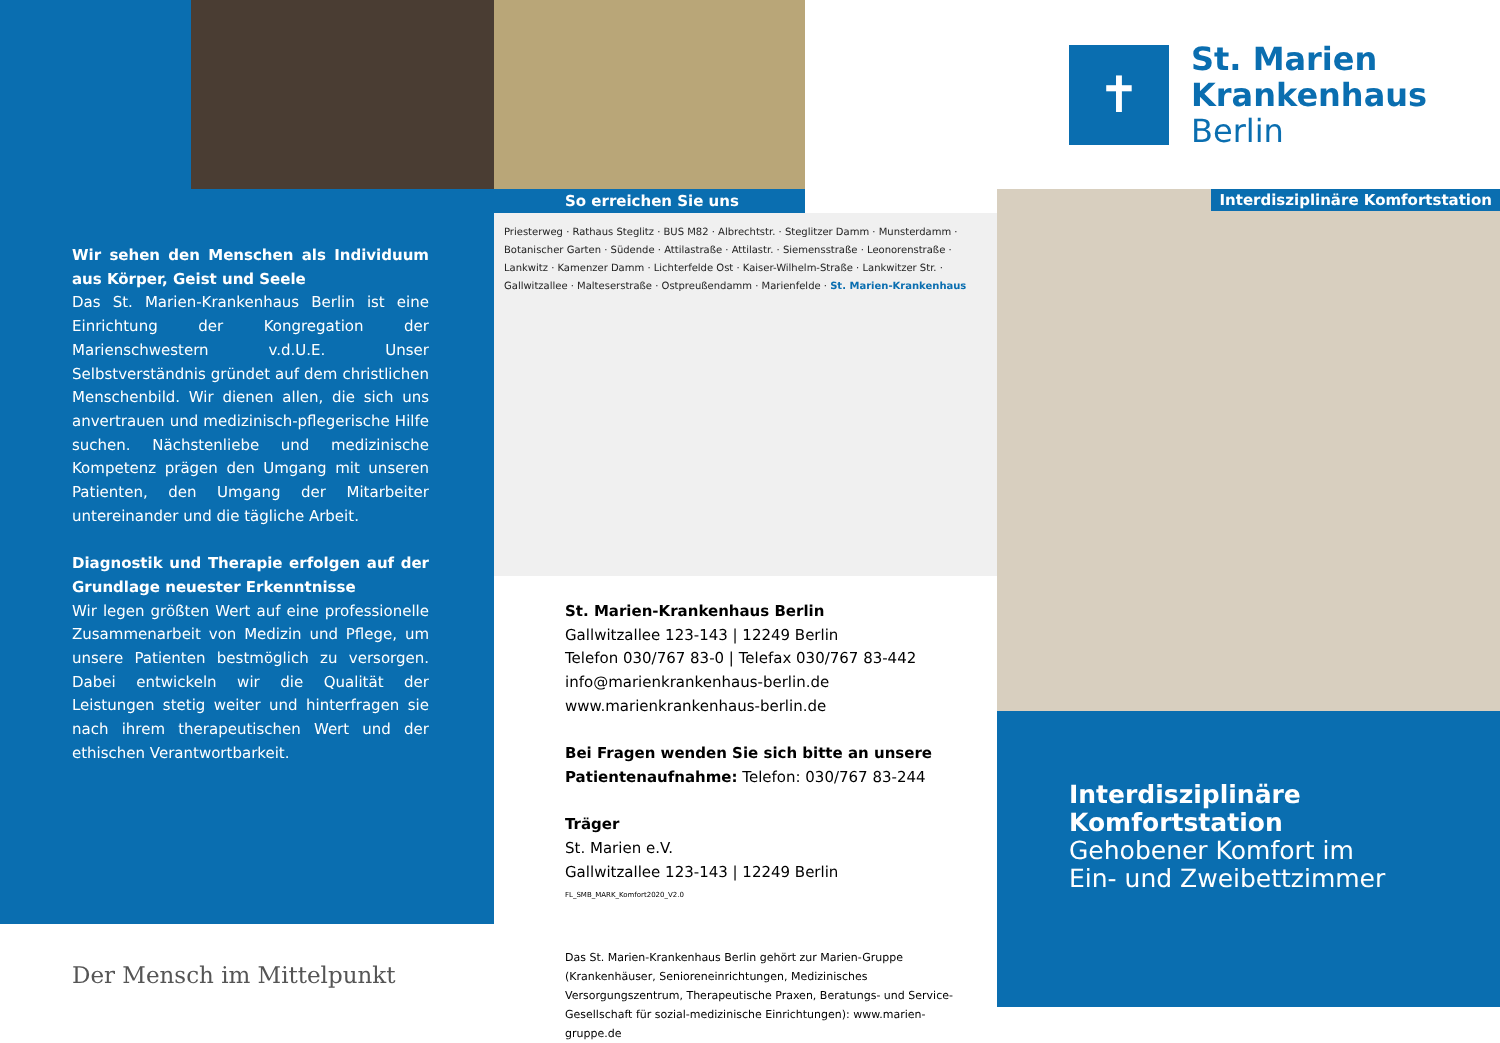Wir sehen den Menschen als Individuum aus Körper, Geist und Seele
Das St. Marien-Krankenhaus Berlin ist eine Einrichtung der Kongregation der Marienschwestern v.d.U.E. Unser Selbstverständnis gründet auf dem christlichen Menschenbild. Wir dienen allen, die sich uns anvertrauen und medizinisch-pflegerische Hilfe suchen. Nächstenliebe und medizinische Kompetenz prägen den Umgang mit unseren Patienten, den Umgang der Mitarbeiter untereinander und die tägliche Arbeit.
Diagnostik und Therapie erfolgen auf der Grundlage neuester Erkenntnisse
Wir legen größten Wert auf eine professionelle Zusammenarbeit von Medizin und Pflege, um unsere Patienten bestmöglich zu versorgen. Dabei entwickeln wir die Qualität der Leistungen stetig weiter und hinterfragen sie nach ihrem therapeutischen Wert und der ethischen Verantwortbarkeit.
Der Mensch im Mittelpunkt
So erreichen Sie uns
Priesterweg · Rathaus Steglitz · BUS M82 · Albrechtstr. · Steglitzer Damm · Munsterdamm · Botanischer Garten · Südende · Attilastraße · Attilastr. · Siemensstraße · Leonorenstraße · Lankwitz · Kamenzer Damm · Lichterfelde Ost · Kaiser-Wilhelm-Straße · Lankwitzer Str. · Gallwitzallee · Malteserstraße · Ostpreußendamm · Marienfelde · St. Marien-Krankenhaus
St. Marien-Krankenhaus Berlin
Gallwitzallee 123-143 | 12249 Berlin
Telefon 030/767 83-0 | Telefax 030/767 83-442
info@marienkrankenhaus-berlin.de
www.marienkrankenhaus-berlin.de
Bei Fragen wenden Sie sich bitte an unsere Patientenaufnahme: Telefon: 030/767 83-244
Träger
St. Marien e.V.
Gallwitzallee 123-143 | 12249 Berlin
FL_SMB_MARK_Komfort2020_V2.0
Das St. Marien-Krankenhaus Berlin gehört zur Marien-Gruppe (Krankenhäuser, Senioreneinrichtungen, Medizinisches Versorgungszentrum, Therapeutische Praxen, Beratungs- und Service-Gesellschaft für sozial-medizinische Einrichtungen): www.marien-gruppe.de
✝
St. Marien
Krankenhaus
Berlin
Interdisziplinäre Komfortstation
Interdisziplinäre Komfortstation
Gehobener Komfort im
Ein- und Zweibettzimmer